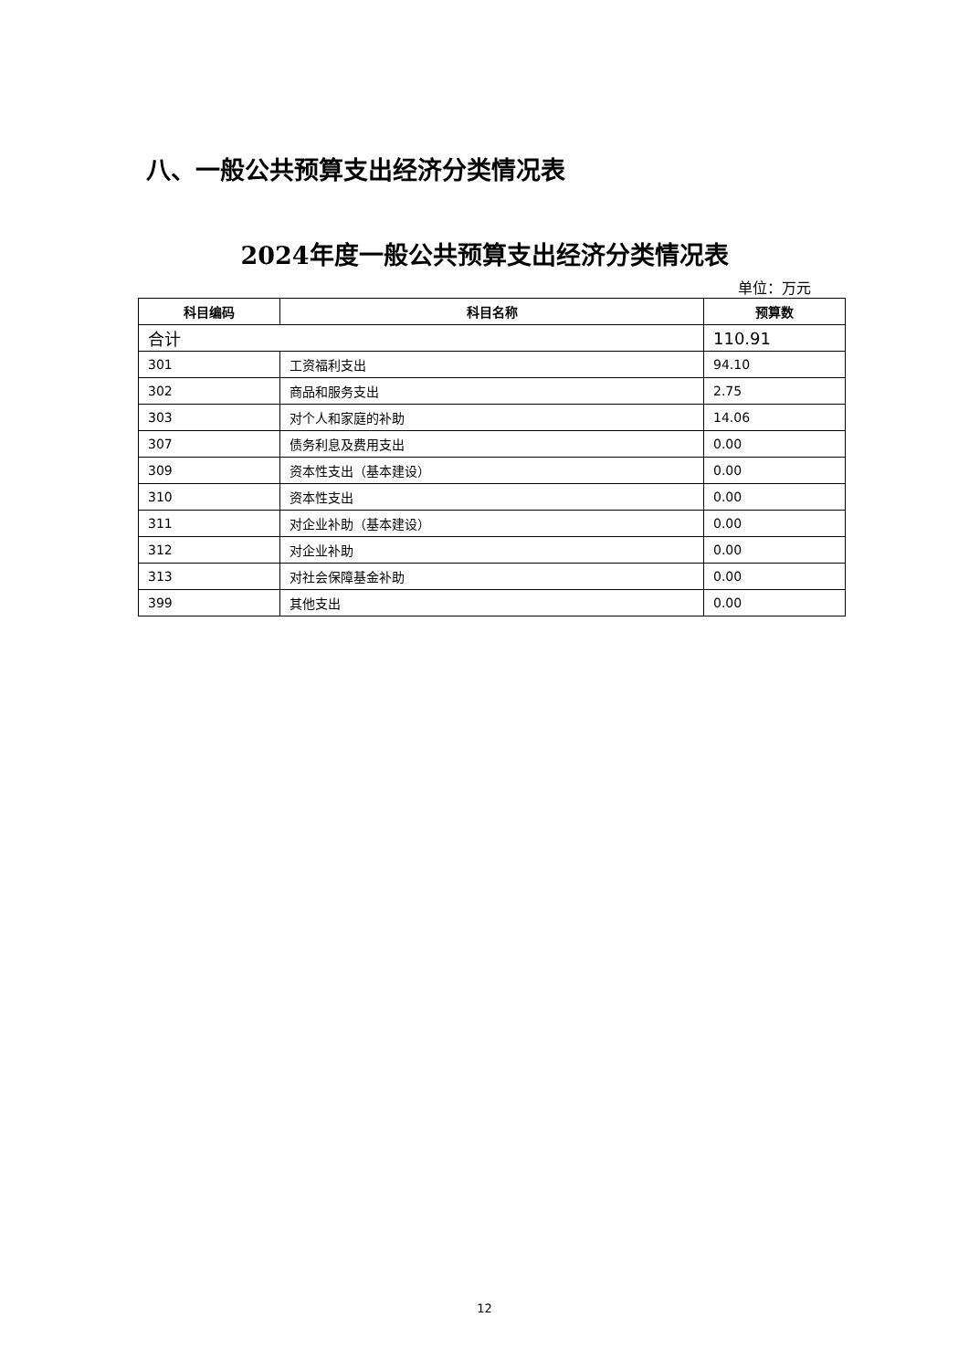八、一般公共预算支出经济分类情况表
2024年度一般公共预算支出经济分类情况表
单位：万元
| 科目编码 | 科目名称 | 预算数 |
| --- | --- | --- |
| 合计 | | 110.91 |
| 301 | 工资福利支出 | 94.10 |
| 302 | 商品和服务支出 | 2.75 |
| 303 | 对个人和家庭的补助 | 14.06 |
| 307 | 债务利息及费用支出 | 0.00 |
| 309 | 资本性支出（基本建设） | 0.00 |
| 310 | 资本性支出 | 0.00 |
| 311 | 对企业补助（基本建设） | 0.00 |
| 312 | 对企业补助 | 0.00 |
| 313 | 对社会保障基金补助 | 0.00 |
| 399 | 其他支出 | 0.00 |
12